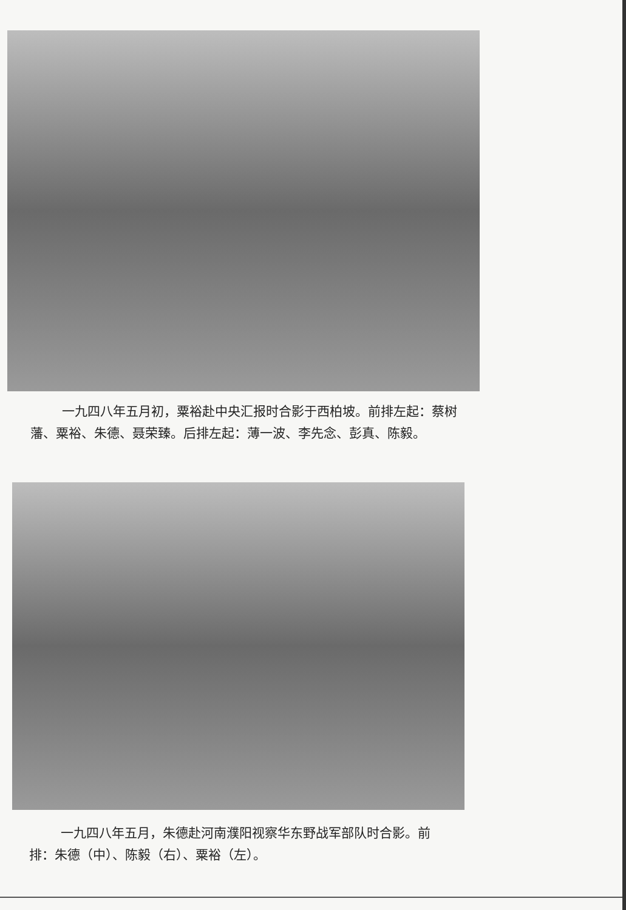一九四八年五月初，粟裕赴中央汇报时合影于西柏坡。前排左起：蔡树藩、粟裕、朱德、聂荣臻。后排左起：薄一波、李先念、彭真、陈毅。
一九四八年五月，朱德赴河南濮阳视察华东野战军部队时合影。前排：朱德（中）、陈毅（右）、粟裕（左）。